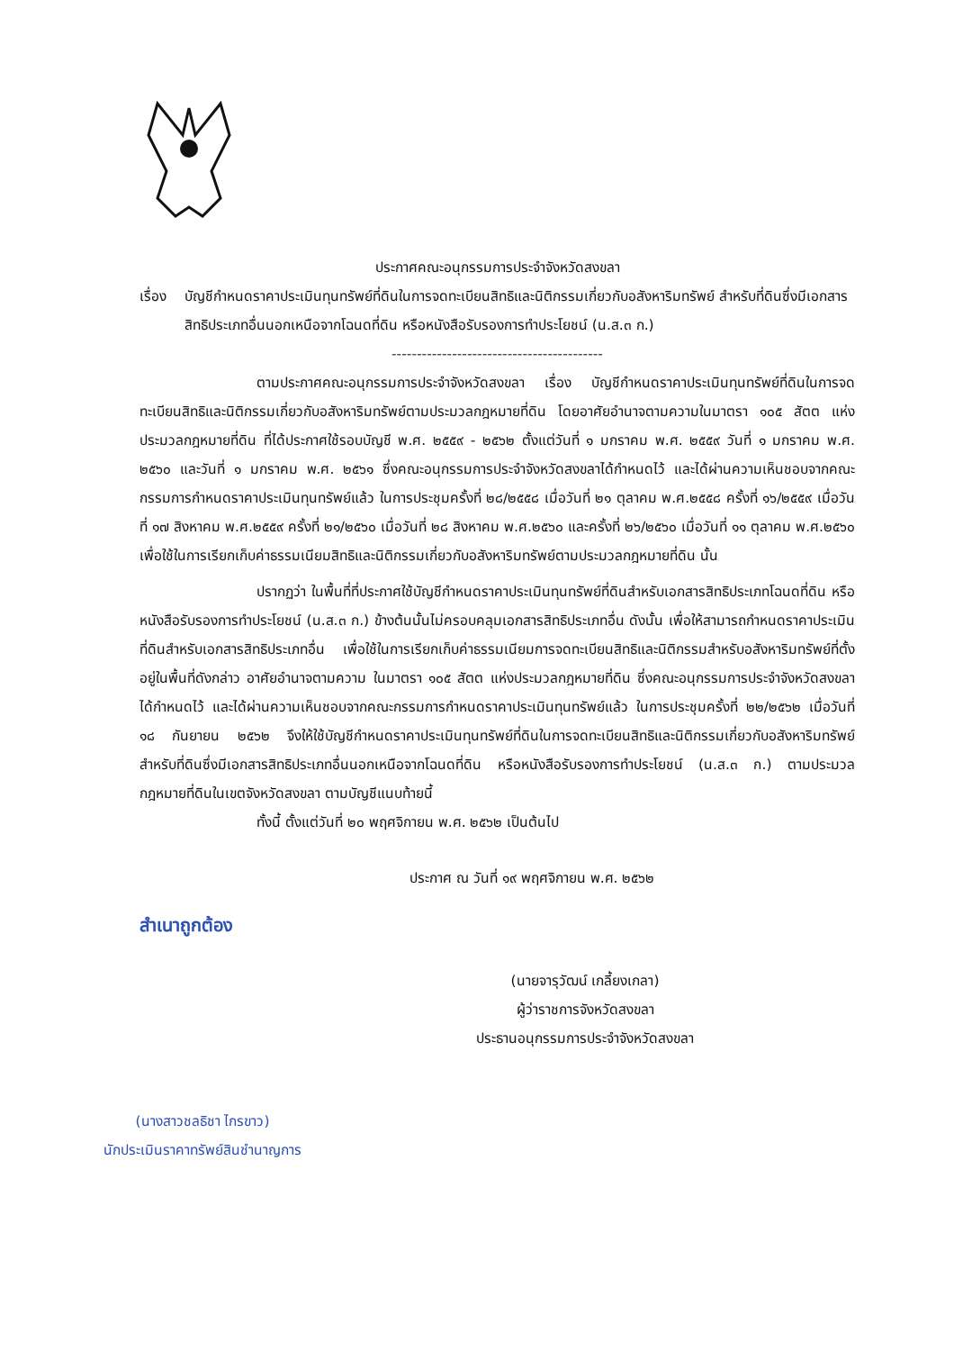ประกาศคณะอนุกรรมการประจำจังหวัดสงขลา
เรื่อง บัญชีกำหนดราคาประเมินทุนทรัพย์ที่ดินในการจดทะเบียนสิทธิและนิติกรรมเกี่ยวกับอสังหาริมทรัพย์ สำหรับที่ดินซึ่งมีเอกสารสิทธิประเภทอื่นนอกเหนือจากโฉนดที่ดิน หรือหนังสือรับรองการทำประโยชน์ (น.ส.๓ ก.)
------------------------------------------
ตามประกาศคณะอนุกรรมการประจำจังหวัดสงขลา เรื่อง บัญชีกำหนดราคาประเมินทุนทรัพย์ที่ดินในการจดทะเบียนสิทธิและนิติกรรมเกี่ยวกับอสังหาริมทรัพย์ตามประมวลกฎหมายที่ดิน โดยอาศัยอำนาจตามความในมาตรา ๑๐๕ สัตต แห่งประมวลกฎหมายที่ดิน ที่ได้ประกาศใช้รอบบัญชี พ.ศ. ๒๕๕๙ - ๒๕๖๒ ตั้งแต่วันที่ ๑ มกราคม พ.ศ. ๒๕๕๙ วันที่ ๑ มกราคม พ.ศ. ๒๕๖๐ และวันที่ ๑ มกราคม พ.ศ. ๒๕๖๑ ซึ่งคณะอนุกรรมการประจำจังหวัดสงขลาได้กำหนดไว้ และได้ผ่านความเห็นชอบจากคณะกรรมการกำหนดราคาประเมินทุนทรัพย์แล้ว ในการประชุมครั้งที่ ๒๘/๒๕๕๘ เมื่อวันที่ ๒๑ ตุลาคม พ.ศ.๒๕๕๘ ครั้งที่ ๑๖/๒๕๕๙ เมื่อวันที่ ๑๗ สิงหาคม พ.ศ.๒๕๕๙ ครั้งที่ ๒๑/๒๕๖๐ เมื่อวันที่ ๒๘ สิงหาคม พ.ศ.๒๕๖๐ และครั้งที่ ๒๖/๒๕๖๐ เมื่อวันที่ ๑๑ ตุลาคม พ.ศ.๒๕๖๐ เพื่อใช้ในการเรียกเก็บค่าธรรมเนียมสิทธิและนิติกรรมเกี่ยวกับอสังหาริมทรัพย์ตามประมวลกฎหมายที่ดิน นั้น
ปรากฏว่า ในพื้นที่ที่ประกาศใช้บัญชีกำหนดราคาประเมินทุนทรัพย์ที่ดินสำหรับเอกสารสิทธิประเภทโฉนดที่ดิน หรือหนังสือรับรองการทำประโยชน์ (น.ส.๓ ก.) ข้างต้นนั้นไม่ครอบคลุมเอกสารสิทธิประเภทอื่น ดังนั้น เพื่อให้สามารถกำหนดราคาประเมินที่ดินสำหรับเอกสารสิทธิประเภทอื่น เพื่อใช้ในการเรียกเก็บค่าธรรมเนียมการจดทะเบียนสิทธิและนิติกรรมสำหรับอสังหาริมทรัพย์ที่ตั้งอยู่ในพื้นที่ดังกล่าว อาศัยอำนาจตามความ ในมาตรา ๑๐๕ สัตต แห่งประมวลกฎหมายที่ดิน ซึ่งคณะอนุกรรมการประจำจังหวัดสงขลาได้กำหนดไว้ และได้ผ่านความเห็นชอบจากคณะกรรมการกำหนดราคาประเมินทุนทรัพย์แล้ว ในการประชุมครั้งที่ ๒๒/๒๕๖๒ เมื่อวันที่ ๑๘ กันยายน ๒๕๖๒ จึงให้ใช้บัญชีกำหนดราคาประเมินทุนทรัพย์ที่ดินในการจดทะเบียนสิทธิและนิติกรรมเกี่ยวกับอสังหาริมทรัพย์ สำหรับที่ดินซึ่งมีเอกสารสิทธิประเภทอื่นนอกเหนือจากโฉนดที่ดิน หรือหนังสือรับรองการทำประโยชน์ (น.ส.๓ ก.) ตามประมวลกฎหมายที่ดินในเขตจังหวัดสงขลา ตามบัญชีแนบท้ายนี้
ทั้งนี้ ตั้งแต่วันที่ ๒๐ พฤศจิกายน พ.ศ. ๒๕๖๒ เป็นต้นไป
ประกาศ ณ วันที่ ๑๙ พฤศจิกายน พ.ศ. ๒๕๖๒
สำเนาถูกต้อง
(นายจารุวัฒน์ เกลี้ยงเกลา)
ผู้ว่าราชการจังหวัดสงขลา
ประธานอนุกรรมการประจำจังหวัดสงขลา
(นางสาวชลธิชา ไกรขาว)
นักประเมินราคาทรัพย์สินชำนาญการ